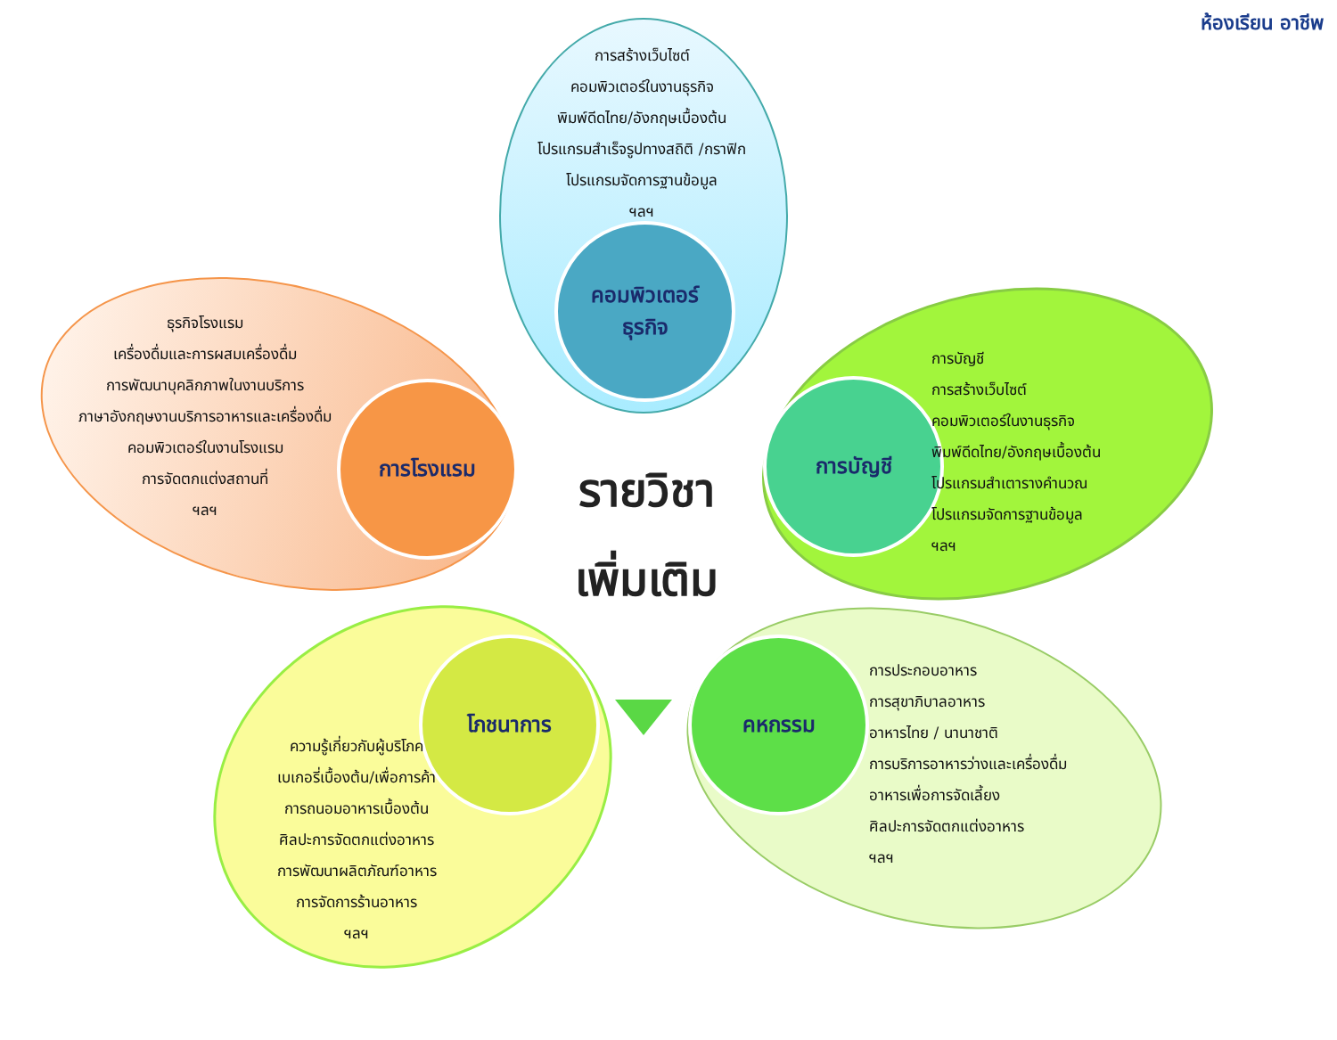ห้องเรียน อาชีพ
การสร้างเว็บไซต์
คอมพิวเตอร์ในงานธุรกิจ
พิมพ์ดีดไทย/อังกฤษเบื้องต้น
โปรแกรมสำเร็จรูปทางสถิติ /กราฟิก
โปรแกรมจัดการฐานข้อมูล
ฯลฯ
คอมพิวเตอร์
ธุรกิจ
ธุรกิจโรงแรม
เครื่องดื่มและการผสมเครื่องดื่ม
การพัฒนาบุคลิกภาพในงานบริการ
ภาษาอังกฤษงานบริการอาหารและเครื่องดื่ม
คอมพิวเตอร์ในงานโรงแรม
การจัดตกแต่งสถานที่
ฯลฯ
การโรงแรม
รายวิชา
เพิ่มเติม
การบัญชี
การบัญชี
การสร้างเว็บไซต์
คอมพิวเตอร์ในงานธุรกิจ
พิมพ์ดีดไทย/อังกฤษเบื้องต้น
โปรแกรมสำเตารางคำนวณ
โปรแกรมจัดการฐานข้อมูล
ฯลฯ
โภชนาการ
ความรู้เกี่ยวกับผู้บริโภค
เบเกอรี่เบื้องต้น/เพื่อการค้า
การถนอมอาหารเบื้องต้น
ศิลปะการจัดตกแต่งอาหาร
การพัฒนาผลิตภัณฑ์อาหาร
การจัดการร้านอาหาร
ฯลฯ
คหกรรม
การประกอบอาหาร
การสุขาภิบาลอาหาร
อาหารไทย / นานาชาติ
การบริการอาหารว่างและเครื่องดื่ม
อาหารเพื่อการจัดเลี้ยง
ศิลปะการจัดตกแต่งอาหาร
ฯลฯ